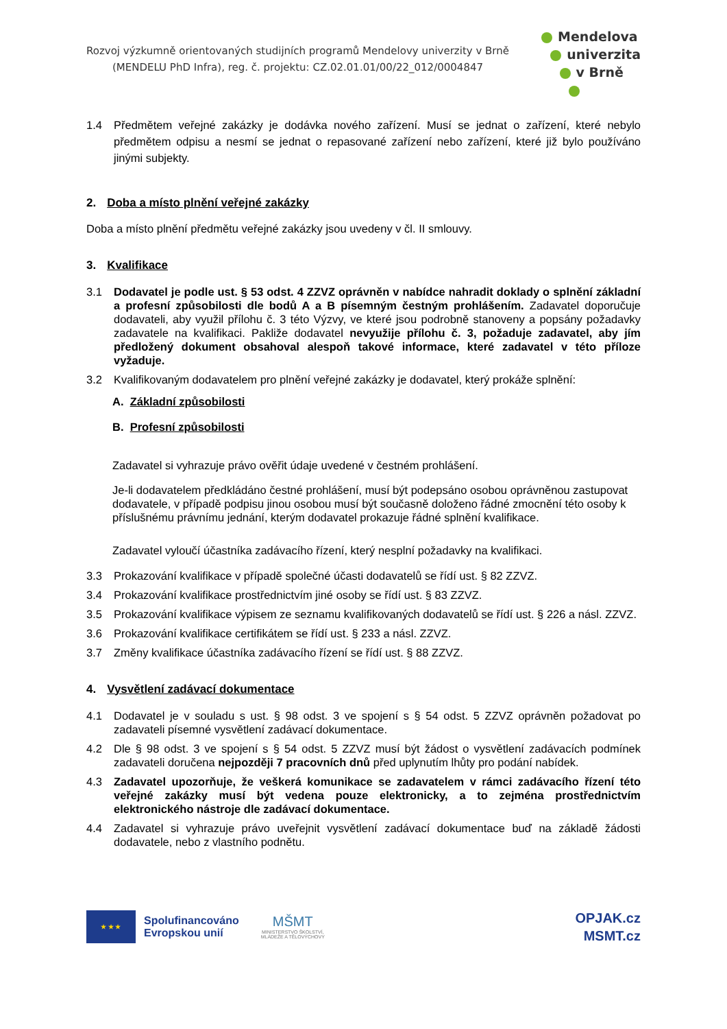Rozvoj výzkumně orientovaných studijních programů Mendelovy univerzity v Brně
(MENDELU PhD Infra), reg. č. projektu: CZ.02.01.01/00/22_012/0004847
Mendelova
univerzita
v Brně
1.4 Předmětem veřejné zakázky je dodávka nového zařízení. Musí se jednat o zařízení, které nebylo předmětem odpisu a nesmí se jednat o repasované zařízení nebo zařízení, které již bylo používáno jinými subjekty.
2. Doba a místo plnění veřejné zakázky
Doba a místo plnění předmětu veřejné zakázky jsou uvedeny v čl. II smlouvy.
3. Kvalifikace
3.1 Dodavatel je podle ust. § 53 odst. 4 ZZVZ oprávněn v nabídce nahradit doklady o splnění základní a profesní způsobilosti dle bodů A a B písemným čestným prohlášením. Zadavatel doporučuje dodavateli, aby využil přílohu č. 3 této Výzvy, ve které jsou podrobně stanoveny a popsány požadavky zadavatele na kvalifikaci. Pakliže dodavatel nevyužije přílohu č. 3, požaduje zadavatel, aby jím předložený dokument obsahoval alespoň takové informace, které zadavatel v této příloze vyžaduje.
3.2 Kvalifikovaným dodavatelem pro plnění veřejné zakázky je dodavatel, který prokáže splnění:
A. Základní způsobilosti
B. Profesní způsobilosti
Zadavatel si vyhrazuje právo ověřit údaje uvedené v čestném prohlášení.
Je-li dodavatelem předkládáno čestné prohlášení, musí být podepsáno osobou oprávněnou zastupovat dodavatele, v případě podpisu jinou osobou musí být současně doloženo řádné zmocnění této osoby k příslušnému právnímu jednání, kterým dodavatel prokazuje řádné splnění kvalifikace.
Zadavatel vyloučí účastníka zadávacího řízení, který nesplní požadavky na kvalifikaci.
3.3 Prokazování kvalifikace v případě společné účasti dodavatelů se řídí ust. § 82 ZZVZ.
3.4 Prokazování kvalifikace prostřednictvím jiné osoby se řídí ust. § 83 ZZVZ.
3.5 Prokazování kvalifikace výpisem ze seznamu kvalifikovaných dodavatelů se řídí ust. § 226 a násl. ZZVZ.
3.6 Prokazování kvalifikace certifikátem se řídí ust. § 233 a násl. ZZVZ.
3.7 Změny kvalifikace účastníka zadávacího řízení se řídí ust. § 88 ZZVZ.
4. Vysvětlení zadávací dokumentace
4.1 Dodavatel je v souladu s ust. § 98 odst. 3 ve spojení s § 54 odst. 5 ZZVZ oprávněn požadovat po zadavateli písemné vysvětlení zadávací dokumentace.
4.2 Dle § 98 odst. 3 ve spojení s § 54 odst. 5 ZZVZ musí být žádost o vysvětlení zadávacích podmínek zadavateli doručena nejpozději 7 pracovních dnů před uplynutím lhůty pro podání nabídek.
4.3 Zadavatel upozorňuje, že veškerá komunikace se zadavatelem v rámci zadávacího řízení této veřejné zakázky musí být vedena pouze elektronicky, a to zejména prostřednictvím elektronického nástroje dle zadávací dokumentace.
4.4 Zadavatel si vyhrazuje právo uveřejnit vysvětlení zadávací dokumentace buď na základě žádosti dodavatele, nebo z vlastního podnětu.
★ ★ ★
Spolufinancováno
Evropskou unií
MŠMT
MINISTERSTVO ŠKOLSTVÍ,
MLÁDEŽE A TĚLOVÝCHOVY
OPJAK.cz
MSMT.cz